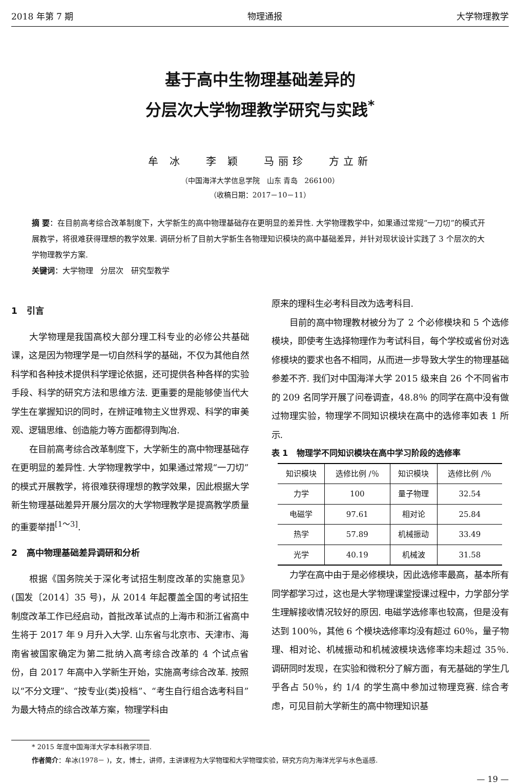2018 年第 7 期 物理通报 大学物理教学
基于高中生物理基础差异的
分层次大学物理教学研究与实践<sup>*</sup>
牟 冰 李 颖 马丽珍 方立新
（中国海洋大学信息学院 山东 青岛 266100）
（收稿日期：2017－10－11）
摘 要：在目前高考综合改革制度下，大学新生的高中物理基础存在更明显的差异性. 大学物理教学中，如果通过常规“一刀切”的模式开展教学，将很难获得理想的教学效果. 调研分析了目前大学新生各物理知识模块的高中基础差异，并针对现状设计实践了 3 个层次的大学物理教学方案.
关键词：大学物理 分层次 研究型教学
1 引言
大学物理是我国高校大部分理工科专业的必修公共基础课，这是因为物理学是一切自然科学的基础，不仅为其他自然科学和各种技术提供科学理论依据，还可提供各种各样的实验手段、科学的研究方法和思维方法. 更重要的是能够使当代大学生在掌握知识的同时，在辨证唯物主义世界观、科学的审美观、逻辑思维、创造能力等方面都得到陶冶.
在目前高考综合改革制度下，大学新生的高中物理基础存在更明显的差异性. 大学物理教学中，如果通过常规“一刀切”的模式开展教学，将很难获得理想的教学效果，因此根据大学新生物理基础差异开展分层次的大学物理教学是提高教学质量的重要举措<sup>[1～3]</sup>.
2 高中物理基础差异调研和分析
根据《国务院关于深化考试招生制度改革的实施意见》(国发〔2014〕35 号)，从 2014 年起覆盖全国的考试招生制度改革工作已经启动，首批改革试点的上海市和浙江省高中生将于 2017 年 9 月升入大学. 山东省与北京市、天津市、海南省被国家确定为第二批纳入高考综合改革的 4 个试点省份，自 2017 年高中入学新生开始，实施高考综合改革. 按照以“不分文理”、“按专业(类)投档”、“考生自行组合选考科目”为最大特点的综合改革方案，物理学科由
原来的理科生必考科目改为选考科目.
目前的高中物理教材被分为了 2 个必修模块和 5 个选修模块，即使考生选择物理作为考试科目，每个学校或省份对选修模块的要求也各不相同，从而进一步导致大学生的物理基础参差不齐. 我们对中国海洋大学 2015 级来自 26 个不同省市的 209 名同学开展了问卷调查，48.8％ 的同学在高中没有做过物理实验，物理学不同知识模块在高中的选修率如表 1 所示.
表 1 物理学不同知识模块在高中学习阶段的选修率
| 知识模块 | 选修比例 /％ | 知识模块 | 选修比例 /％ |
| --- | --- | --- | --- |
| 力学 | 100 | 量子物理 | 32.54 |
| 电磁学 | 97.61 | 相对论 | 25.84 |
| 热学 | 57.89 | 机械振动 | 33.49 |
| 光学 | 40.19 | 机械波 | 31.58 |
力学在高中由于是必修模块，因此选修率最高，基本所有同学都学习过，这也是大学物理课堂授课过程中，力学部分学生理解接收情况较好的原因. 电磁学选修率也较高，但是没有达到 100％，其他 6 个模块选修率均没有超过 60％，量子物理、相对论、机械振动和机械波模块选修率均未超过 35％. 调研同时发现，在实验和微积分了解方面，有无基础的学生几乎各占 50％，约 1/4 的学生高中参加过物理竞赛. 综合考虑，可见目前大学新生的高中物理知识基
* 2015 年度中国海洋大学本科教学项目.
作者简介：牟冰(1978－ )，女，博士，讲师，主讲课程为大学物理和大学物理实验，研究方向为海洋光学与水色遥感.
— 19 —